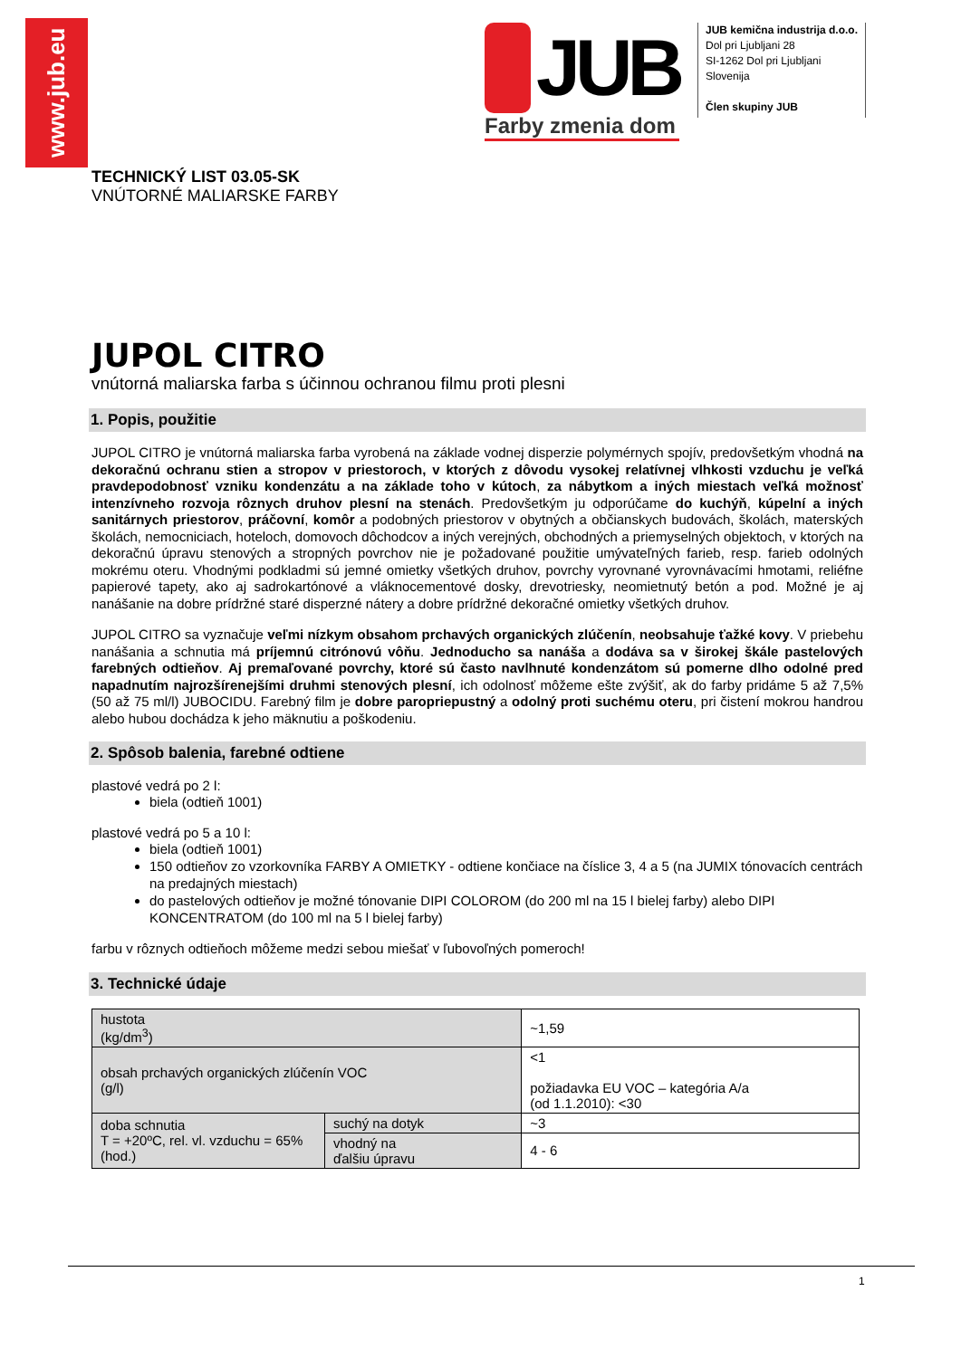www.jub.eu
JUB
Farby zmenia dom
JUB kemična industrija d.o.o.
Dol pri Ljubljani 28
SI-1262 Dol pri Ljubljani
Slovenija
Člen skupiny JUB
TECHNICKÝ LIST 03.05-SK
VNÚTORNÉ MALIARSKE FARBY
JUPOL CITRO
vnútorná maliarska farba s účinnou ochranou filmu proti plesni
1. Popis, použitie
JUPOL CITRO je vnútorná maliarska farba vyrobená na základe vodnej disperzie polymérnych spojív, predovšetkým vhodná na dekoračnú ochranu stien a stropov v priestoroch, v ktorých z dôvodu vysokej relatívnej vlhkosti vzduchu je veľká pravdepodobnosť vzniku kondenzátu a na základe toho v kútoch, za nábytkom a iných miestach veľká možnosť intenzívneho rozvoja rôznych druhov plesní na stenách. Predovšetkým ju odporúčame do kuchýň, kúpelní a iných sanitárnych priestorov, práčovní, komôr a podobných priestorov v obytných a občianskych budovách, školách, materských školách, nemocniciach, hoteloch, domovoch dôchodcov a iných verejných, obchodných a priemyselných objektoch, v ktorých na dekoračnú úpravu stenových a stropných povrchov nie je požadované použitie umývateľných farieb, resp. farieb odolných mokrému oteru. Vhodnými podkladmi sú jemné omietky všetkých druhov, povrchy vyrovnané vyrovnávacími hmotami, reliéfne papierové tapety, ako aj sadrokartónové a vláknocementové dosky, drevotriesky, neomietnutý betón a pod. Možné je aj nanášanie na dobre prídržné staré disperzné nátery a dobre prídržné dekoračné omietky všetkých druhov.
JUPOL CITRO sa vyznačuje veľmi nízkym obsahom prchavých organických zlúčenín, neobsahuje ťažké kovy. V priebehu nanášania a schnutia má príjemnú citrónovú vôňu. Jednoducho sa nanáša a dodáva sa v širokej škále pastelových farebných odtieňov. Aj premaľované povrchy, ktoré sú často navlhnuté kondenzátom sú pomerne dlho odolné pred napadnutím najrozšírenejšími druhmi stenových plesní, ich odolnosť môžeme ešte zvýšiť, ak do farby pridáme 5 až 7,5% (50 až 75 ml/l) JUBOCIDU. Farebný film je dobre paropriepustný a odolný proti suchému oteru, pri čistení mokrou handrou alebo hubou dochádza k jeho mäknutiu a poškodeniu.
2. Spôsob balenia, farebné odtiene
plastové vedrá po 2 l:
biela (odtieň 1001)
plastové vedrá po 5 a 10 l:
biela (odtieň 1001)
150 odtieňov zo vzorkovníka FARBY A OMIETKY - odtiene končiace na číslice 3, 4 a 5 (na JUMIX tónovacích centrách na predajných miestach)
do pastelových odtieňov je možné tónovanie DIPI COLOROM (do 200 ml na 15 l bielej farby) alebo DIPI KONCENTRATOM (do 100 ml na 5 l bielej farby)
farbu v rôznych odtieňoch môžeme medzi sebou miešať v ľubovoľných pomeroch!
3. Technické údaje
| hustota (kg/dm<sup>3</sup>) | | ~1,59 |
| obsah prchavých organických zlúčenín VOC (g/l) | | <1 požiadavka EU VOC – kategória A/a (od 1.1.2010): <30 |
| doba schnutia T = +20ºC, rel. vl. vzduchu = 65% (hod.) | suchý na dotyk | ~3 |
| | vhodný na ďalšiu úpravu | 4 - 6 |
1